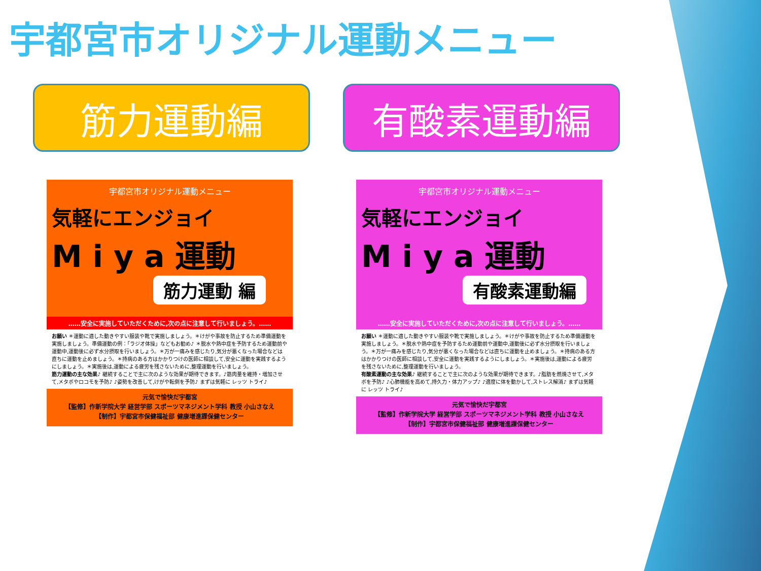宇都宮市オリジナル運動メニュー
筋力運動編 有酸素運動編
宇都宮市オリジナル運動メニュー
気軽にエンジョイ
M i y a 運動
筋力運動 編
……安全に実施していただくために,次の点に注意して行いましょう。……
お願い ＊運動に適した動きやすい服装や靴で実施しましょう。＊けがや事故を防止するため準備運動を実施しましょう。準備運動の例：「ラジオ体操」などもお勧め♪ ＊脱水や熱中症を予防するため運動前や運動中,運動後に必ず水分摂取を行いましょう。＊万が一痛みを感じたり,気分が悪くなった場合などは直ちに運動を止めましょう。＊持病のある方はかかりつけの医師に相談して,安全に運動を実践するようにしましょう。＊実施後は,運動による疲労を残さないために,整理運動を行いましょう。
筋力運動の主な効果♪ 継続することで主に次のような効果が期待できます。♪筋肉量を維持・増加させて,メタボやロコモを予防♪ ♪姿勢を改善して,けがや転倒を予防♪ まずは気軽に レッツ トライ♪
元気で愉快だ宇都宮
【監修】作新学院大学 経営学部 スポーツマネジメント学科 教授 小山さなえ
【制作】宇都宮市保健福祉部 健康増進課保健センター
宇都宮市オリジナル運動メニュー
気軽にエンジョイ
M i y a 運動
有酸素運動編
……安全に実施していただくために,次の点に注意して行いましょう。……
お願い ＊運動に適した動きやすい服装や靴で実施しましょう。＊けがや事故を防止するため準備運動を実施しましょう。＊脱水や熱中症を予防するため運動前や運動中,運動後に必ず水分摂取を行いましょう。＊万が一痛みを感じたり,気分が悪くなった場合などは直ちに運動を止めましょう。＊持病のある方はかかりつけの医師に相談して,安全に運動を実践するようにしましょう。＊実施後は,運動による疲労を残さないために,整理運動を行いましょう。
有酸素運動の主な効果♪ 継続することで主に次のような効果が期待できます。♪脂肪を燃焼させて,メタボを予防♪ ♪心肺機能を高めて,持久力・体力アップ♪ ♪適度に体を動かして,ストレス解消♪ まずは気軽に レッツ トライ♪
元気で愉快だ宇都宮
【監修】作新学院大学 経営学部 スポーツマネジメント学科 教授 小山さなえ
【制作】宇都宮市保健福祉部 健康増進課保健センター